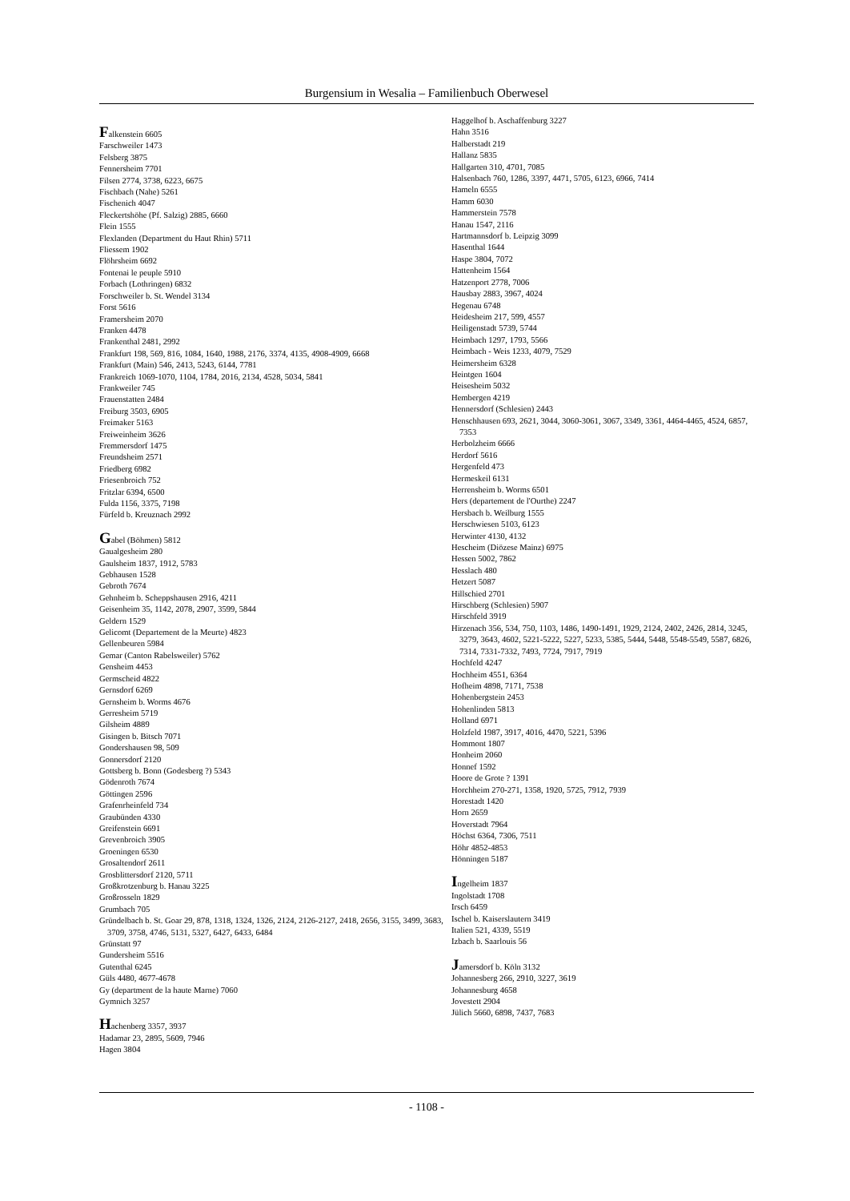Burgensium in Wesalia – Familienbuch Oberwesel
Falkenstein 6605
Farschweiler 1473
Felsberg 3875
Fennersheim 7701
Filsen 2774, 3738, 6223, 6675
Fischbach (Nahe) 5261
Fischenich 4047
Fleckertshöhe (Pf. Salzig) 2885, 6660
Flein 1555
Flexlanden (Department du Haut Rhin) 5711
Fliessem 1902
Flöhrsheim 6692
Fontenai le peuple 5910
Forbach (Lothringen) 6832
Forschweiler b. St. Wendel 3134
Forst 5616
Framersheim 2070
Franken 4478
Frankenthal 2481, 2992
Frankfurt 198, 569, 816, 1084, 1640, 1988, 2176, 3374, 4135, 4908-4909, 6668
Frankfurt (Main) 546, 2413, 5243, 6144, 7781
Frankreich 1069-1070, 1104, 1784, 2016, 2134, 4528, 5034, 5841
Frankweiler 745
Frauenstatten 2484
Freiburg 3503, 6905
Freimaker 5163
Freiweinheim 3626
Fremmersdorf 1475
Freundsheim 2571
Friedberg 6982
Friesenbroich 752
Fritzlar 6394, 6500
Fulda 1156, 3375, 7198
Fürfeld b. Kreuznach 2992
Gabel (Böhmen) 5812
Gaualgesheim 280
Gaulsheim 1837, 1912, 5783
Gebhausen 1528
Gebroth 7674
Gehnheim b. Scheppshausen 2916, 4211
Geisenheim 35, 1142, 2078, 2907, 3599, 5844
Geldern 1529
Gelicomt (Departement de la Meurte) 4823
Gellenbeuren 5984
Gemar (Canton Rabelsweiler) 5762
Gensheim 4453
Germscheid 4822
Gernsdorf 6269
Gernsheim b. Worms 4676
Gerresheim 5719
Gilsheim 4889
Gisingen b. Bitsch 7071
Gondershausen 98, 509
Gonnersdorf 2120
Gottsberg b. Bonn (Godesberg ?) 5343
Gödenroth 7674
Göttingen 2596
Grafenrheinfeld 734
Graubünden 4330
Greifenstein 6691
Grevenbroich 3905
Groeningen 6530
Grosaltendorf 2611
Grosblittersdorf 2120, 5711
Großkrotzenburg b. Hanau 3225
Großrosseln 1829
Grumbach 705
Gründelbach b. St. Goar 29, 878, 1318, 1324, 1326, 2124, 2126-2127, 2418, 2656, 3155, 3499, 3683, 3709, 3758, 4746, 5131, 5327, 6427, 6433, 6484
Grünstatt 97
Gundersheim 5516
Gutenthal 6245
Güls 4480, 4677-4678
Gy (department de la haute Marne) 7060
Gymnich 3257
Hachenberg 3357, 3937
Hadamar 23, 2895, 5609, 7946
Hagen 3804
Haggelhof b. Aschaffenburg 3227
Hahn 3516
Halberstadt 219
Hallanz 5835
Hallgarten 310, 4701, 7085
Halsenbach 760, 1286, 3397, 4471, 5705, 6123, 6966, 7414
Hameln 6555
Hamm 6030
Hammerstein 7578
Hanau 1547, 2116
Hartmannsdorf b. Leipzig 3099
Hasenthal 1644
Haspe 3804, 7072
Hattenheim 1564
Hatzenport 2778, 7006
Hausbay 2883, 3967, 4024
Hegenau 6748
Heidesheim 217, 599, 4557
Heiligenstadt 5739, 5744
Heimbach 1297, 1793, 5566
Heimbach - Weis 1233, 4079, 7529
Heimersheim 6328
Heintgen 1604
Heisesheim 5032
Hembergen 4219
Hennersdorf (Schlesien) 2443
Henschhausen 693, 2621, 3044, 3060-3061, 3067, 3349, 3361, 4464-4465, 4524, 6857, 7353
Herbolzheim 6666
Herdorf 5616
Hergenfeld 473
Hermeskeil 6131
Herrensheim b. Worms 6501
Hers (departement de l'Ourthe) 2247
Hersbach b. Weilburg 1555
Herschwiesen 5103, 6123
Herwinter 4130, 4132
Hescheim (Diözese Mainz) 6975
Hessen 5002, 7862
Hesslach 480
Hetzert 5087
Hillschied 2701
Hirschberg (Schlesien) 5907
Hirschfeld 3919
Hirzenach 356, 534, 750, 1103, 1486, 1490-1491, 1929, 2124, 2402, 2426, 2814, 3245, 3279, 3643, 4602, 5221-5222, 5227, 5233, 5385, 5444, 5448, 5548-5549, 5587, 6826, 7314, 7331-7332, 7493, 7724, 7917, 7919
Hochfeld 4247
Hochheim 4551, 6364
Hofheim 4898, 7171, 7538
Hohenbergstein 2453
Hohenlinden 5813
Holland 6971
Holzfeld 1987, 3917, 4016, 4470, 5221, 5396
Hommont 1807
Honheim 2060
Honnef 1592
Hoore de Grote ? 1391
Horchheim 270-271, 1358, 1920, 5725, 7912, 7939
Horestadt 1420
Horn 2659
Hoverstadt 7964
Höchst 6364, 7306, 7511
Höhr 4852-4853
Hönningen 5187
Ingelheim 1837
Ingolstadt 1708
Irsch 6459
Ischel b. Kaiserslautern 3419
Italien 521, 4339, 5519
Izbach b. Saarlouis 56
Jamersdorf b. Köln 3132
Johannesberg 266, 2910, 3227, 3619
Johannesburg 4658
Jovestett 2904
Jülich 5660, 6898, 7437, 7683
- 1108 -